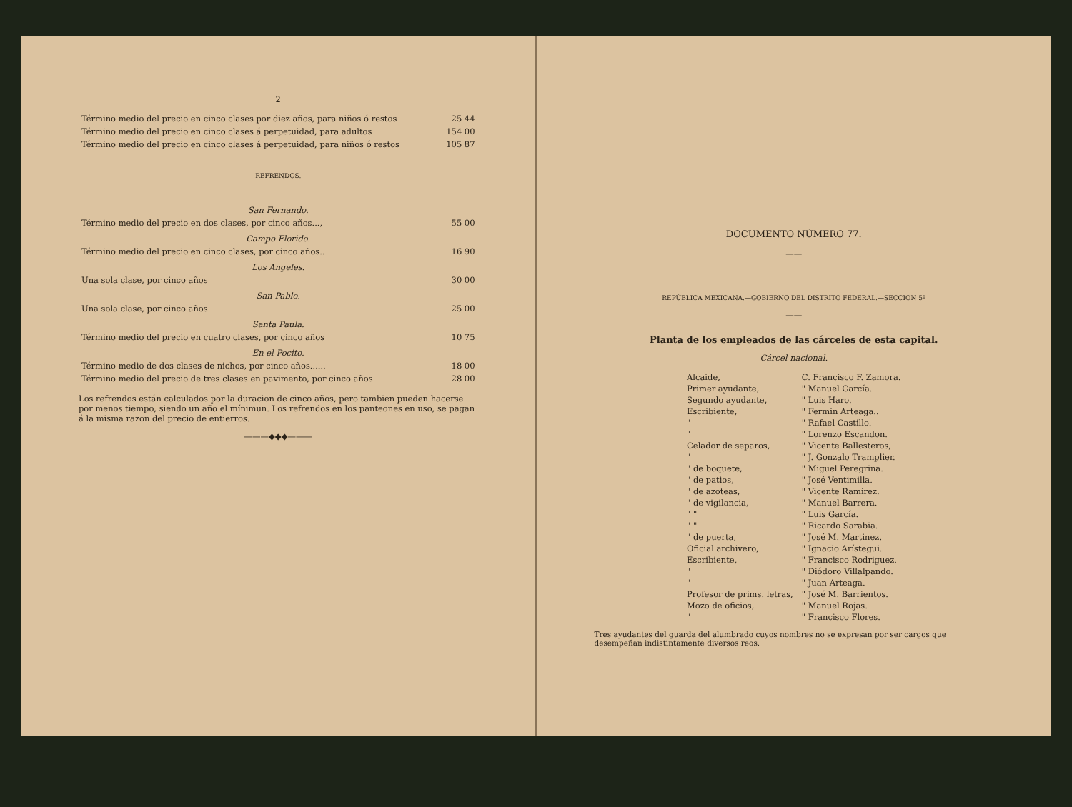2
| Término medio del precio en cinco clases por diez años, para niños ó restos | 25 44 |
| Término medio del precio en cinco clases á perpetuidad, para adultos | 154 00 |
| Término medio del precio en cinco clases á perpetuidad, para niños ó restos | 105 87 |
REFRENDOS.
| San Fernando. | |
| Término medio del precio en dos clases, por cinco años..., | 55 00 |
| Campo Florido. | |
| Término medio del precio en cinco clases, por cinco años.. | 16 90 |
| Los Angeles. | |
| Una sola clase, por cinco años | 30 00 |
| San Pablo. | |
| Una sola clase, por cinco años | 25 00 |
| Santa Paula. | |
| Término medio del precio en cuatro clases, por cinco años | 10 75 |
| En el Pocito. | |
| Término medio de dos clases de nichos, por cinco años...... | 18 00 |
| Término medio del precio de tres clases en pavimento, por cinco años | 28 00 |
Los refrendos están calculados por la duracion de cinco años, pero tambien pueden hacerse por menos tiempo, siendo un año el mínimun. Los refrendos en los panteones en uso, se pagan á la misma razon del precio de entierros.
———◆◆◆———
DOCUMENTO NÚMERO 77.
——
REPÚBLICA MEXICANA.—GOBIERNO DEL DISTRITO FEDERAL.—SECCION 5ª
——
Planta de los empleados de las cárceles de esta capital.
Cárcel nacional.
| Alcaide, | C. Francisco F. Zamora. |
| Primer ayudante, | " Manuel García. |
| Segundo ayudante, | " Luis Haro. |
| Escribiente, | " Fermin Arteaga.. |
| " | " Rafael Castillo. |
| " | " Lorenzo Escandon. |
| Celador de separos, | " Vicente Ballesteros, |
| " | " J. Gonzalo Tramplier. |
| " de boquete, | " Miguel Peregrina. |
| " de patios, | " José Ventimilla. |
| " de azoteas, | " Vicente Ramirez. |
| " de vigilancia, | " Manuel Barrera. |
| " " | " Luis García. |
| " " | " Ricardo Sarabia. |
| " de puerta, | " José M. Martinez. |
| Oficial archivero, | " Ignacio Arístegui. |
| Escribiente, | " Francisco Rodriguez. |
| " | " Diódoro Villalpando. |
| " | " Juan Arteaga. |
| Profesor de prims. letras, | " José M. Barrientos. |
| Mozo de oficios, | " Manuel Rojas. |
| " | " Francisco Flores. |
Tres ayudantes del guarda del alumbrado cuyos nombres no se expresan por ser cargos que desempeñan indistintamente diversos reos.